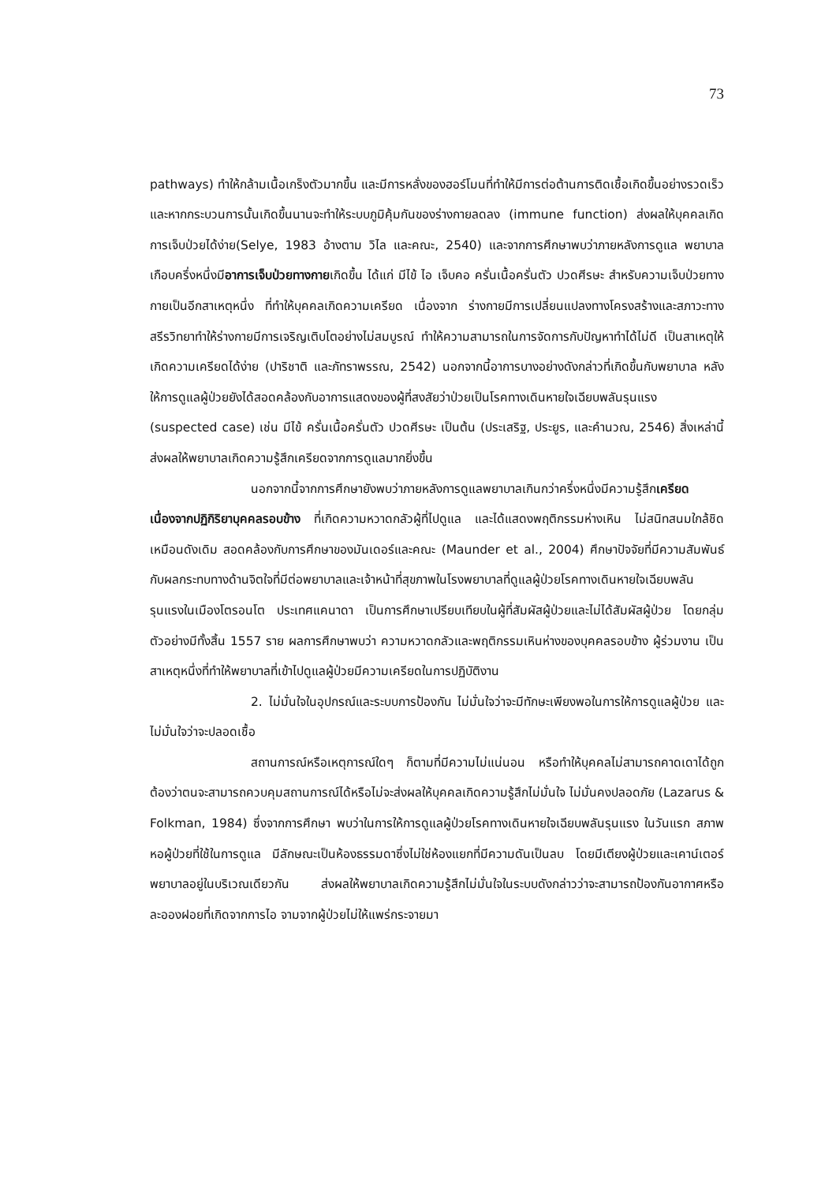73
pathways) ทำให้กล้ามเนื้อเกร็งตัวมากขึ้น และมีการหลั่งของฮอร์โมนที่ทำให้มีการต่อต้านการติดเชื้อเกิดขึ้นอย่างรวดเร็ว และหากกระบวนการนั้นเกิดขึ้นนานจะทำให้ระบบภูมิคุ้มกันของร่างกายลดลง (immune function) ส่งผลให้บุคคลเกิดการเจ็บป่วยได้ง่าย(Selye, 1983 อ้างตาม วิไล และคณะ, 2540) และจากการศึกษาพบว่าภายหลังการดูแล พยาบาลเกือบครึ่งหนึ่งมีอาการเจ็บป่วยทางกายเกิดขึ้น ได้แก่ มีไข้ ไอ เจ็บคอ ครั่นเนื้อครั่นตัว ปวดศีรษะ สำหรับความเจ็บป่วยทางกายเป็นอีกสาเหตุหนึ่ง ที่ทำให้บุคคลเกิดความเครียด เนื่องจาก ร่างกายมีการเปลี่ยนแปลงทางโครงสร้างและสภาวะทางสรีรวิทยาทำให้ร่างกายมีการเจริญเติบโตอย่างไม่สมบูรณ์ ทำให้ความสามารถในการจัดการกับปัญหาทำได้ไม่ดี เป็นสาเหตุให้เกิดความเครียดได้ง่าย (ปาริชาติ และภัทราพรรณ, 2542) นอกจากนี้อาการบางอย่างดังกล่าวที่เกิดขึ้นกับพยาบาล หลังให้การดูแลผู้ป่วยยังได้สอดคล้องกับอาการแสดงของผู้ที่สงสัยว่าป่วยเป็นโรคทางเดินหายใจเฉียบพลันรุนแรง (suspected case) เช่น มีไข้ ครั่นเนื้อครั่นตัว ปวดศีรษะ เป็นต้น (ประเสริฐ, ประยูร, และคำนวณ, 2546) สิ่งเหล่านี้ส่งผลให้พยาบาลเกิดความรู้สึกเครียดจากการดูแลมากยิ่งขึ้น
นอกจากนี้จากการศึกษายังพบว่าภายหลังการดูแลพยาบาลเกินกว่าครึ่งหนึ่งมีความรู้สึกเครียดเนื่องจากปฏิกิริยาบุคคลรอบข้าง ที่เกิดความหวาดกลัวผู้ที่ไปดูแล และได้แสดงพฤติกรรมห่างเหิน ไม่สนิทสนมใกล้ชิดเหมือนดังเดิม สอดคล้องกับการศึกษาของมันเดอร์และคณะ (Maunder et al., 2004) ศึกษาปัจจัยที่มีความสัมพันธ์กับผลกระทบทางด้านจิตใจที่มีต่อพยาบาลและเจ้าหน้าที่สุขภาพในโรงพยาบาลที่ดูแลผู้ป่วยโรคทางเดินหายใจเฉียบพลันรุนแรงในเมืองโตรอนโต ประเทศแคนาดา เป็นการศึกษาเปรียบเทียบในผู้ที่สัมผัสผู้ป่วยและไม่ได้สัมผัสผู้ป่วย โดยกลุ่มตัวอย่างมีทั้งสิ้น 1557 ราย ผลการศึกษาพบว่า ความหวาดกลัวและพฤติกรรมเหินห่างของบุคคลรอบข้าง ผู้ร่วมงาน เป็นสาเหตุหนึ่งที่ทำให้พยาบาลที่เข้าไปดูแลผู้ป่วยมีความเครียดในการปฏิบัติงาน
2. ไม่มั่นใจในอุปกรณ์และระบบการป้องกัน ไม่มั่นใจว่าจะมีทักษะเพียงพอในการให้การดูแลผู้ป่วย และ ไม่มั่นใจว่าจะปลอดเชื้อ
สถานการณ์หรือเหตุการณ์ใดๆ ก็ตามที่มีความไม่แน่นอน หรือทำให้บุคคลไม่สามารถคาดเดาได้ถูกต้องว่าตนจะสามารถควบคุมสถานการณ์ได้หรือไม่จะส่งผลให้บุคคลเกิดความรู้สึกไม่มั่นใจ ไม่มั่นคงปลอดภัย (Lazarus & Folkman, 1984) ซึ่งจากการศึกษา พบว่าในการให้การดูแลผู้ป่วยโรคทางเดินหายใจเฉียบพลันรุนแรง ในวันแรก สภาพหอผู้ป่วยที่ใช้ในการดูแล มีลักษณะเป็นห้องธรรมดาซึ่งไม่ใช่ห้องแยกที่มีความดันเป็นลบ โดยมีเตียงผู้ป่วยและเคาน์เตอร์พยาบาลอยู่ในบริเวณเดียวกัน ส่งผลให้พยาบาลเกิดความรู้สึกไม่มั่นใจในระบบดังกล่าวว่าจะสามารถป้องกันอากาศหรือละอองฝอยที่เกิดจากการไอ จามจากผู้ป่วยไม่ให้แพร่กระจายมา